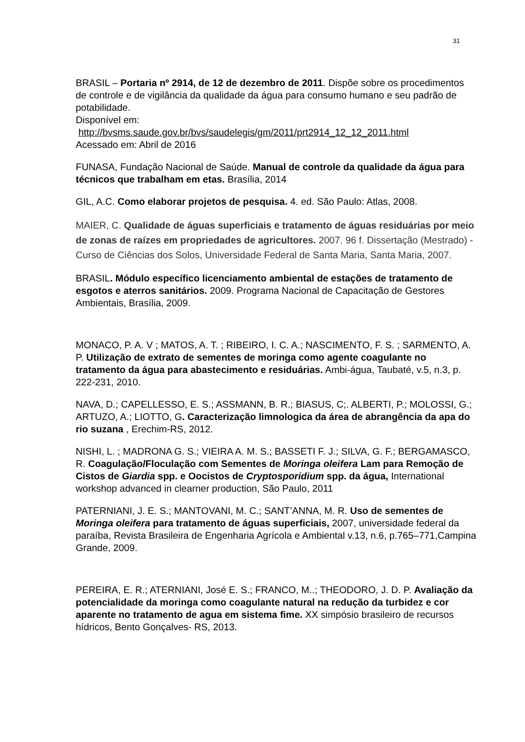31
BRASIL – Portaria nº 2914, de 12 de dezembro de 2011. Dispõe sobre os procedimentos de controle e de vigilância da qualidade da água para consumo humano e seu padrão de potabilidade.
Disponível em:
http://bvsms.saude.gov.br/bvs/saudelegis/gm/2011/prt2914_12_12_2011.html
Acessado em: Abril de 2016
FUNASA, Fundação Nacional de Saúde. Manual de controle da qualidade da água para técnicos que trabalham em etas. Brasília, 2014
GIL, A.C. Como elaborar projetos de pesquisa. 4. ed. São Paulo: Atlas, 2008.
MAIER, C. Qualidade de águas superficiais e tratamento de águas residuárias por meio de zonas de raízes em propriedades de agricultores. 2007. 96 f. Dissertação (Mestrado) - Curso de Ciências dos Solos, Universidade Federal de Santa Maria, Santa Maria, 2007.
BRASIL. Módulo específico licenciamento ambiental de estações de tratamento de esgotos e aterros sanitários. 2009. Programa Nacional de Capacitação de Gestores Ambientais, Brasília, 2009.
MONACO, P. A. V ; MATOS, A. T. ; RIBEIRO, I. C. A.; NASCIMENTO, F. S. ; SARMENTO, A. P. Utilização de extrato de sementes de moringa como agente coagulante no tratamento da água para abastecimento e residuárias. Ambi-água, Taubaté, v.5, n.3, p. 222-231, 2010.
NAVA, D.; CAPELLESSO, E. S.; ASSMANN, B. R.; BIASUS, C;. ALBERTI, P.; MOLOSSI, G.; ARTUZO, A.; LIOTTO, G. Caracterização limnologica da área de abrangência da apa do rio suzana , Erechim-RS, 2012.
NISHI, L. ; MADRONA G. S.; VIEIRA A. M. S.; BASSETI F. J.; SILVA, G. F.; BERGAMASCO, R. Coagulação/Floculação com Sementes de Moringa oleifera Lam para Remoção de Cistos de Giardia spp. e Oocistos de Cryptosporidium spp. da água, International workshop advanced in clearner production, São Paulo, 2011
PATERNIANI, J. E. S.; MANTOVANI, M. C.; SANT’ANNA, M. R. Uso de sementes de Moringa oleifera para tratamento de águas superficiais, 2007, universidade federal da paraíba, Revista Brasileira de Engenharia Agrícola e Ambiental v.13, n.6, p.765–771,Campina Grande, 2009.
PEREIRA, E. R.; ATERNIANI, José E. S.; FRANCO, M..; THEODORO, J. D. P. Avaliação da potencialidade da moringa como coagulante natural na redução da turbidez e cor aparente no tratamento de agua em sistema fime. XX simpósio brasileiro de recursos hídricos, Bento Gonçalves- RS, 2013.